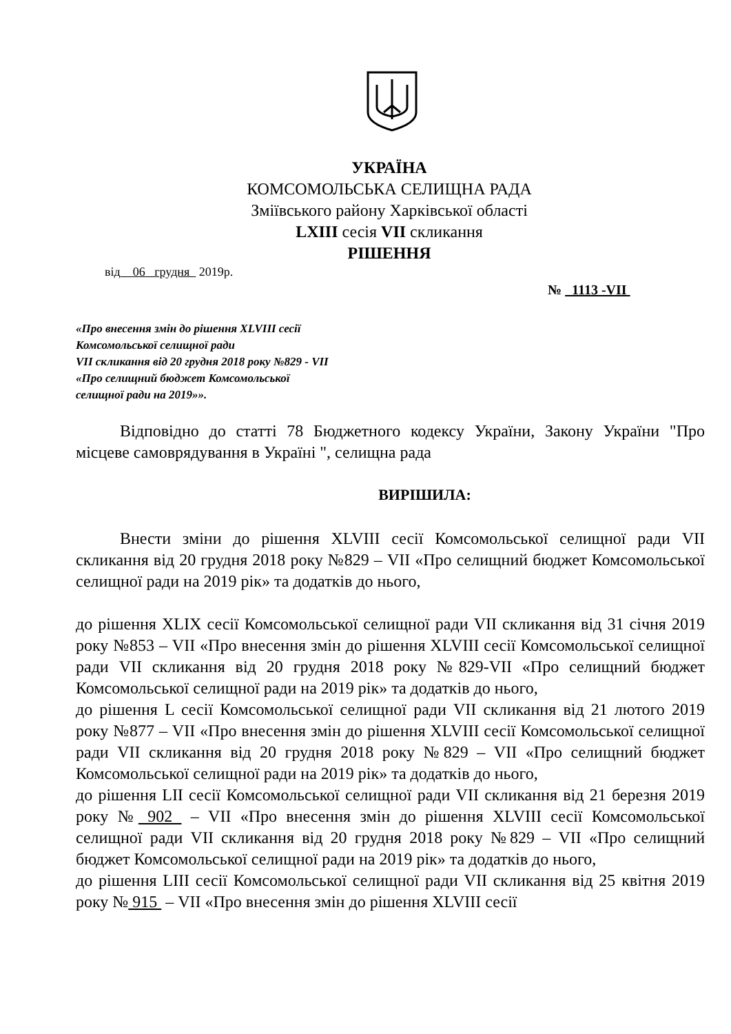УКРАЇНА
КОМСОМОЛЬСЬКА СЕЛИЩНА РАДА
Зміївського району Харківської області
LXIII сесія VII скликання
РІШЕННЯ
від 06 грудня 2019р.
№ 1113 -VII
«Про внесення змін до рішення XLVIII сесії
Комсомольської селищної ради
VII скликання від 20 грудня 2018 року №829 - VII
«Про селищний бюджет Комсомольської
селищної ради на 2019»».
Відповідно до статті 78 Бюджетного кодексу України, Закону України "Про місцеве самоврядування в Україні ", селищна рада
ВИРІШИЛА:
Внести зміни до рішення XLVIII сесії Комсомольської селищної ради VII скликання від 20 грудня 2018 року №829 – VII «Про селищний бюджет Комсомольської селищної ради на 2019 рік» та додатків до нього,
до рішення XLIX сесії Комсомольської селищної ради VII скликання від 31 січня 2019 року №853 – VII «Про внесення змін до рішення XLVIII сесії Комсомольської селищної ради VII скликання від 20 грудня 2018 року №829-VII «Про селищний бюджет Комсомольської селищної ради на 2019 рік» та додатків до нього,
до рішення L сесії Комсомольської селищної ради VII скликання від 21 лютого 2019 року №877 – VII «Про внесення змін до рішення XLVIII сесії Комсомольської селищної ради VII скликання від 20 грудня 2018 року №829 – VII «Про селищний бюджет Комсомольської селищної ради на 2019 рік» та додатків до нього,
до рішення LII сесії Комсомольської селищної ради VII скликання від 21 березня 2019 року № 902 – VII «Про внесення змін до рішення XLVIII сесії Комсомольської селищної ради VII скликання від 20 грудня 2018 року №829 – VII «Про селищний бюджет Комсомольської селищної ради на 2019 рік» та додатків до нього,
до рішення LIII сесії Комсомольської селищної ради VII скликання від 25 квітня 2019 року № 915 – VII «Про внесення змін до рішення XLVIII сесії